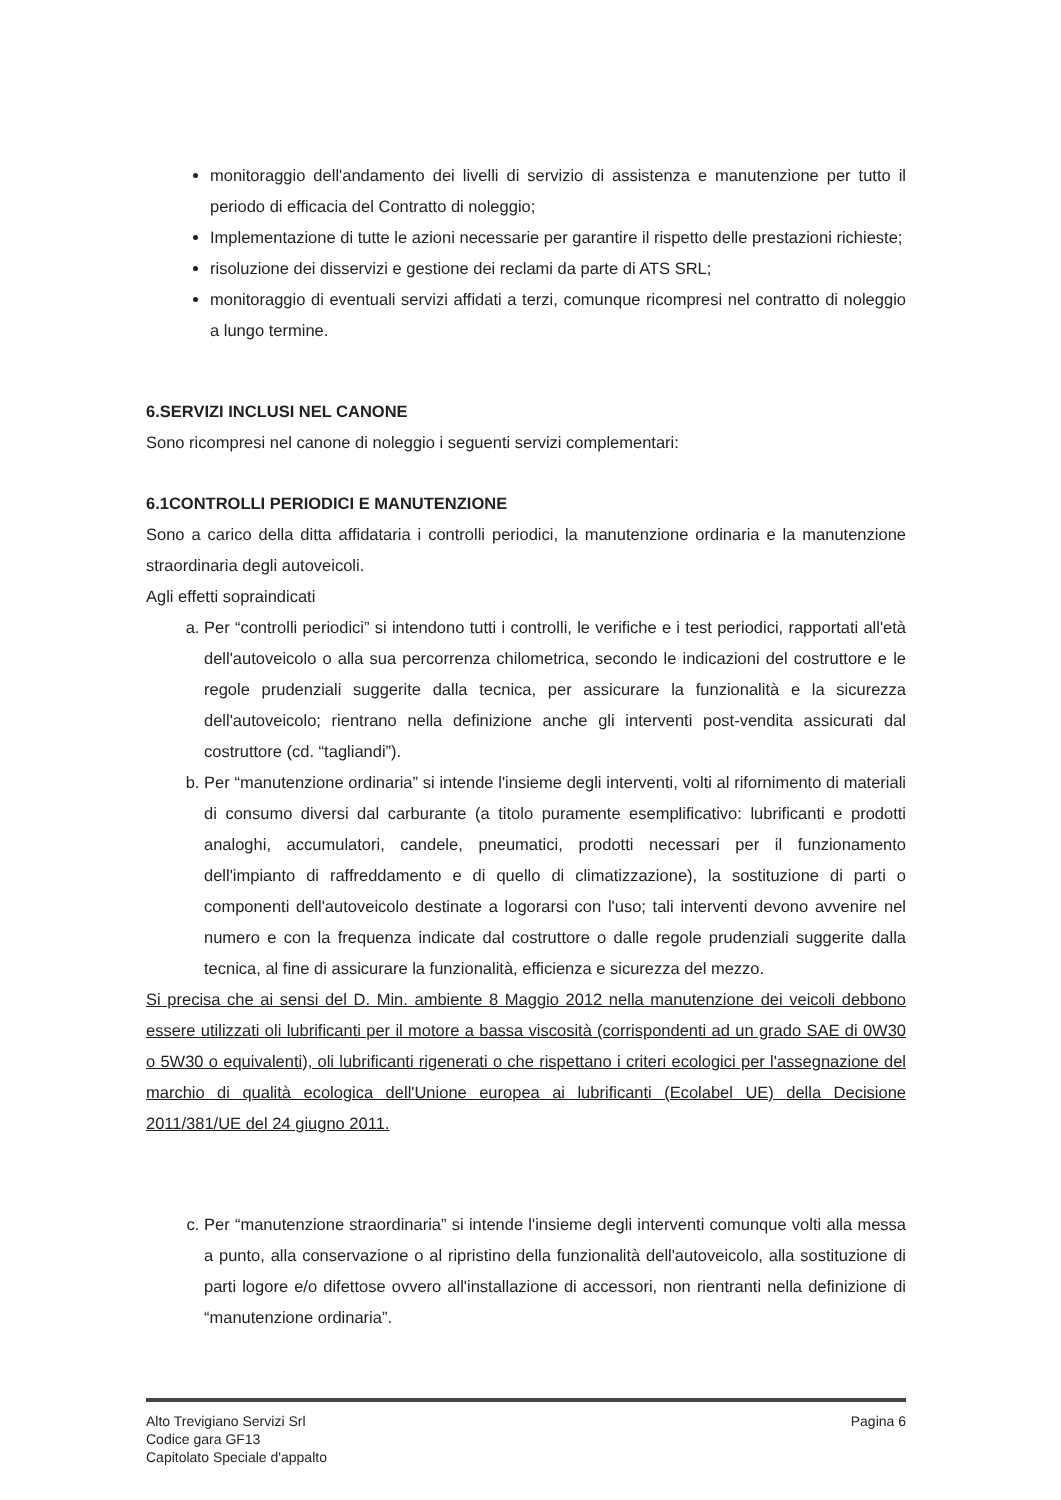monitoraggio dell'andamento dei livelli di servizio di assistenza e manutenzione per tutto il periodo di efficacia del Contratto di noleggio;
Implementazione di tutte le azioni necessarie per garantire il rispetto delle prestazioni richieste;
risoluzione dei disservizi e gestione dei reclami da parte di ATS SRL;
monitoraggio di eventuali servizi affidati a terzi, comunque ricompresi nel contratto di noleggio a lungo termine.
6.SERVIZI INCLUSI NEL CANONE
Sono ricompresi nel canone di noleggio i seguenti servizi complementari:
6.1CONTROLLI PERIODICI E MANUTENZIONE
Sono a carico della ditta affidataria i controlli periodici, la manutenzione ordinaria e la manutenzione straordinaria degli autoveicoli.
Agli effetti sopraindicati
a. Per “controlli periodici” si intendono tutti i controlli, le verifiche e i test periodici, rapportati all'età dell'autoveicolo o alla sua percorrenza chilometrica, secondo le indicazioni del costruttore e le regole prudenziali suggerite dalla tecnica, per assicurare la funzionalità e la sicurezza dell'autoveicolo; rientrano nella definizione anche gli interventi post-vendita assicurati dal costruttore (cd. “tagliandi”).
b. Per “manutenzione ordinaria” si intende l'insieme degli interventi, volti al rifornimento di materiali di consumo diversi dal carburante (a titolo puramente esemplificativo: lubrificanti e prodotti analoghi, accumulatori, candele, pneumatici, prodotti necessari per il funzionamento dell'impianto di raffreddamento e di quello di climatizzazione), la sostituzione di parti o componenti dell'autoveicolo destinate a logorarsi con l'uso; tali interventi devono avvenire nel numero e con la frequenza indicate dal costruttore o dalle regole prudenziali suggerite dalla tecnica, al fine di assicurare la funzionalità, efficienza e sicurezza del mezzo.
Si precisa che ai sensi del D. Min. ambiente 8 Maggio 2012 nella manutenzione dei veicoli debbono essere utilizzati oli lubrificanti per il motore a bassa viscosità (corrispondenti ad un grado SAE di 0W30 o 5W30 o equivalenti), oli lubrificanti rigenerati o che rispettano i criteri ecologici per l'assegnazione del marchio di qualità ecologica dell'Unione europea ai lubrificanti (Ecolabel UE) della Decisione 2011/381/UE del 24 giugno 2011.
c. Per “manutenzione straordinaria” si intende l'insieme degli interventi comunque volti alla messa a punto, alla conservazione o al ripristino della funzionalità dell'autoveicolo, alla sostituzione di parti logore e/o difettose ovvero all'installazione di accessori, non rientranti nella definizione di “manutenzione ordinaria”.
Alto Trevigiano Servizi Srl
Codice gara GF13
Capitolato Speciale d'appalto
Pagina 6